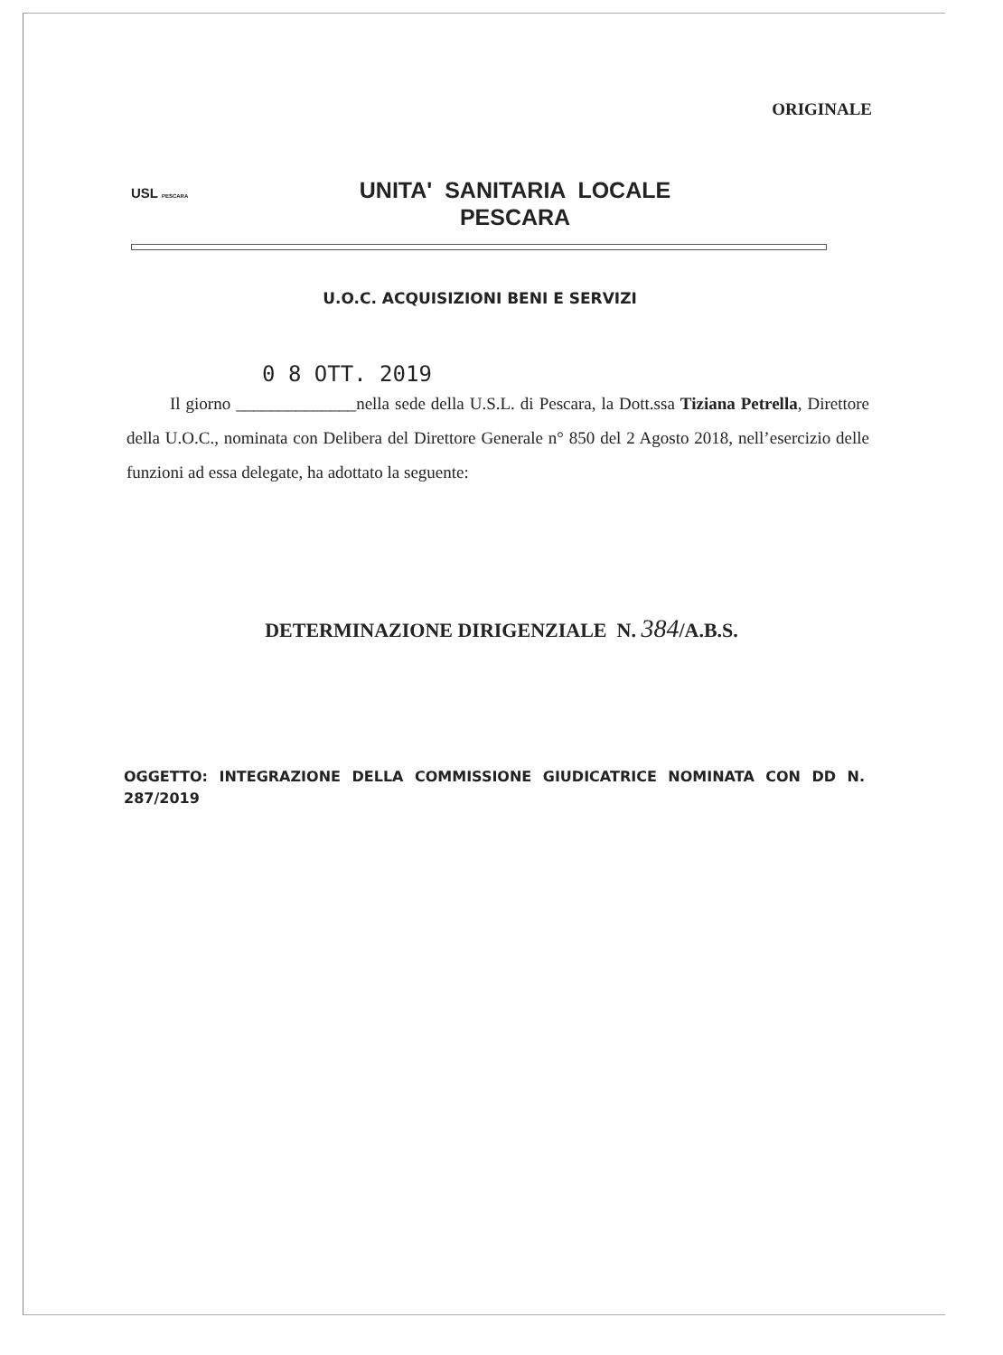ORIGINALE
USL PESCARA
UNITA' SANITARIA LOCALE
PESCARA
U.O.C. ACQUISIZIONI BENI E SERVIZI
0 8 OTT. 2019
Il giorno ______________nella sede della U.S.L. di Pescara, la Dott.ssa Tiziana Petrella, Direttore della U.O.C., nominata con Delibera del Direttore Generale n° 850 del 2 Agosto 2018, nell’esercizio delle funzioni ad essa delegate, ha adottato la seguente:
DETERMINAZIONE DIRIGENZIALE N. 384/A.B.S.
OGGETTO: INTEGRAZIONE DELLA COMMISSIONE GIUDICATRICE NOMINATA CON DD N. 287/2019